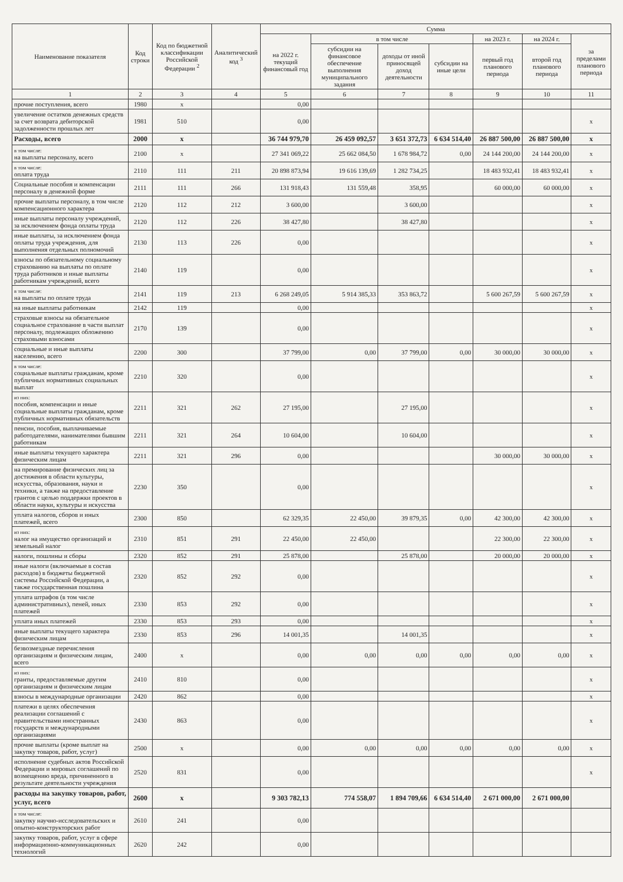| Наименование показателя | Код строки | Код по бюджетной классификации Российской Федерации <sup>2</sup> | Аналитический код <sup>3</sup> | Сумма | | | | | | |
| --- | --- | --- | --- | --- | --- | --- | --- | --- | --- | --- |
| | | | | на 2022 г. текущий финансовый год | в том числе | | | на 2023 г. | на 2024 г. | за пределами планового периода |
| | | | | | субсидии на финансовое обеспечение выполнения муниципального задания | доходы от иной приносящей доход деятельности | субсидии на иные цели | первый год планового периода | второй год планового периода | |
| 1 | 2 | 3 | 4 | 5 | 6 | 7 | 8 | 9 | 10 | 11 |
| прочие поступления, всего | 1980 | x | | 0,00 | | | | | | |
| увеличение остатков денежных средств за счет возврата дебиторской задолженности прошлых лет | 1981 | 510 | | 0,00 | | | | | | x |
| Расходы, всего | 2000 | x | | 36 744 979,70 | 26 459 092,57 | 3 651 372,73 | 6 634 514,40 | 26 887 500,00 | 26 887 500,00 | x |
| в том числе: на выплаты персоналу, всего | 2100 | x | | 27 341 069,22 | 25 662 084,50 | 1 678 984,72 | 0,00 | 24 144 200,00 | 24 144 200,00 | x |
| в том числе: оплата труда | 2110 | 111 | 211 | 20 898 873,94 | 19 616 139,69 | 1 282 734,25 | | 18 483 932,41 | 18 483 932,41 | x |
| Социальные пособия и компенсации персоналу в денежной форме | 2111 | 111 | 266 | 131 918,43 | 131 559,48 | 358,95 | | 60 000,00 | 60 000,00 | x |
| прочие выплаты персоналу, в том числе компенсационного характера | 2120 | 112 | 212 | 3 600,00 | | 3 600,00 | | | | x |
| иные выплаты персоналу учреждений, за исключением фонда оплаты труда | 2120 | 112 | 226 | 38 427,80 | | 38 427,80 | | | | x |
| иные выплаты, за исключением фонда оплаты труда учреждения, для выполнения отдельных полномочий | 2130 | 113 | 226 | 0,00 | | | | | | x |
| взносы по обязательному социальному страхованию на выплаты по оплате труда работников и иные выплаты работникам учреждений, всего | 2140 | 119 | | 0,00 | | | | | | x |
| в том числе: на выплаты по оплате труда | 2141 | 119 | 213 | 6 268 249,05 | 5 914 385,33 | 353 863,72 | | 5 600 267,59 | 5 600 267,59 | x |
| на иные выплаты работникам | 2142 | 119 | | 0,00 | | | | | | x |
| страховые взносы на обязательное социальное страхование в части выплат персоналу, подлежащих обложению страховыми взносами | 2170 | 139 | | 0,00 | | | | | | x |
| социальные и иные выплаты населению, всего | 2200 | 300 | | 37 799,00 | 0,00 | 37 799,00 | 0,00 | 30 000,00 | 30 000,00 | x |
| в том числе: социальные выплаты гражданам, кроме публичных нормативных социальных выплат | 2210 | 320 | | 0,00 | | | | | | x |
| из них: пособия, компенсации и иные социальные выплаты гражданам, кроме публичных нормативных обязательств | 2211 | 321 | 262 | 27 195,00 | | 27 195,00 | | | | x |
| пенсии, пособия, выплачиваемые работодателями, нанимателями бывшим работникам | 2211 | 321 | 264 | 10 604,00 | | 10 604,00 | | | | x |
| иные выплаты текущего характера физическим лицам | 2211 | 321 | 296 | 0,00 | | | | 30 000,00 | 30 000,00 | x |
| на премирование физических лиц за достижения в области культуры, искусства, образования, науки и техники, а также на предоставление грантов с целью поддержки проектов в области науки, культуры и искусства | 2230 | 350 | | 0,00 | | | | | | x |
| уплата налогов, сборов и иных платежей, всего | 2300 | 850 | | 62 329,35 | 22 450,00 | 39 879,35 | 0,00 | 42 300,00 | 42 300,00 | x |
| из них: налог на имущество организаций и земельный налог | 2310 | 851 | 291 | 22 450,00 | 22 450,00 | | | 22 300,00 | 22 300,00 | x |
| налоги, пошлины и сборы | 2320 | 852 | 291 | 25 878,00 | | 25 878,00 | | 20 000,00 | 20 000,00 | x |
| иные налоги (включаемые в состав расходов) в бюджеты бюджетной системы Российской Федерации, а также государственная пошлина | 2320 | 852 | 292 | 0,00 | | | | | | x |
| уплата штрафов (в том числе административных), пеней, иных платежей | 2330 | 853 | 292 | 0,00 | | | | | | x |
| уплата иных платежей | 2330 | 853 | 293 | 0,00 | | | | | | x |
| иные выплаты текущего характера физическим лицам | 2330 | 853 | 296 | 14 001,35 | | 14 001,35 | | | | x |
| безвозмездные перечисления организациям и физическим лицам, всего | 2400 | x | | 0,00 | 0,00 | 0,00 | 0,00 | 0,00 | 0,00 | x |
| из них: гранты, предоставляемые другим организациям и физическим лицам | 2410 | 810 | | 0,00 | | | | | | x |
| взносы в международные организации | 2420 | 862 | | 0,00 | | | | | | x |
| платежи в целях обеспечения реализации соглашений с правительствами иностранных государств и международными организациями | 2430 | 863 | | 0,00 | | | | | | x |
| прочие выплаты (кроме выплат на закупку товаров, работ, услуг) | 2500 | x | | 0,00 | 0,00 | 0,00 | 0,00 | 0,00 | 0,00 | x |
| исполнение судебных актов Российской Федерации и мировых соглашений по возмещению вреда, причиненного в результате деятельности учреждения | 2520 | 831 | | 0,00 | | | | | | x |
| расходы на закупку товаров, работ, услуг, всего | 2600 | x | | 9 303 782,13 | 774 558,07 | 1 894 709,66 | 6 634 514,40 | 2 671 000,00 | 2 671 000,00 | |
| в том числе: закупку научно-исследовательских и опытно-конструкторских работ | 2610 | 241 | | 0,00 | | | | | | |
| закупку товаров, работ, услуг в сфере информационно-коммуникационных технологий | 2620 | 242 | | 0,00 | | | | | | |